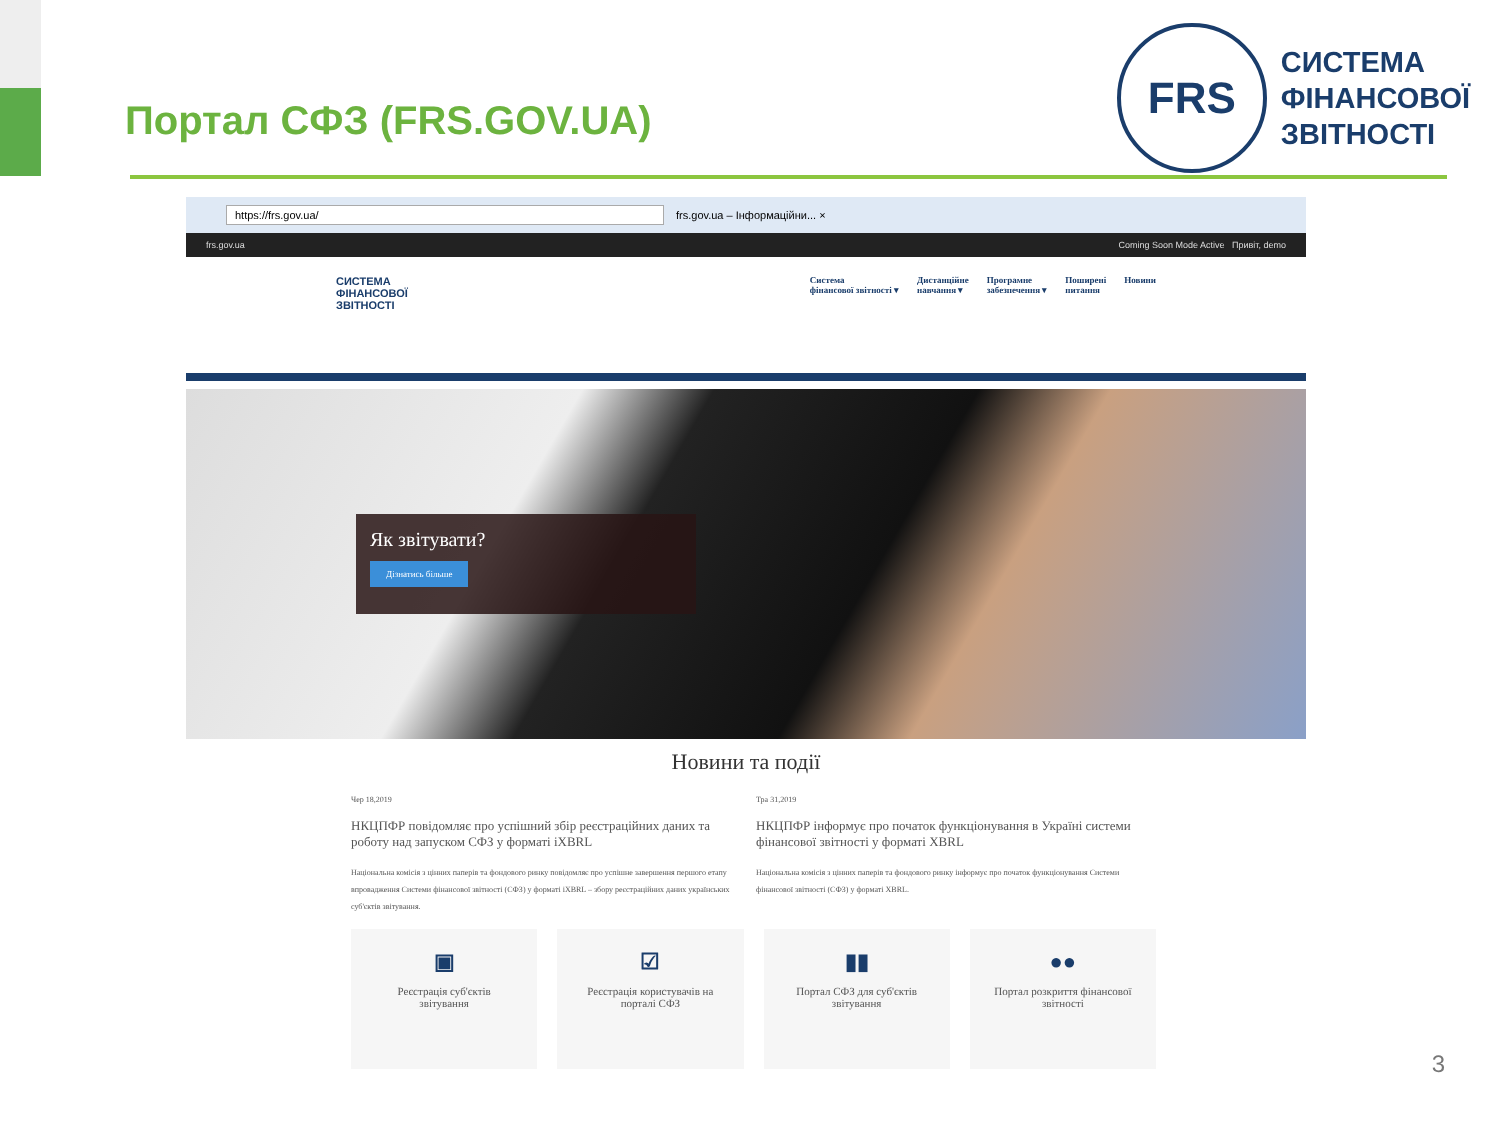Портал СФЗ (FRS.GOV.UA)
FRS
СИСТЕМА
ФІНАНСОВОЇ
ЗВІТНОСТІ
https://frs.gov.ua/ frs.gov.ua – Інформаційни... ×
frs.gov.ua Coming Soon Mode Active Привіт, demo
СИСТЕМА
ФІНАНСОВОЇ
ЗВІТНОСТІ
Система
фінансової звітності ▾ Дистанційне
навчання ▾ Програмне
забезпечення ▾ Поширені
питання Новини
Як звітувати?
Дізнатись більше
Новини та події
Чер 18,2019
НКЦПФР повідомляє про успішний збір реєстраційних даних та роботу над запуском СФЗ у форматі iXBRL
Національна комісія з цінних паперів та фондового ринку повідомляє про успішне завершення першого етапу впровадження Системи фінансової звітності (СФЗ) у форматі iXBRL – збору реєстраційних даних українських суб'єктів звітування.
Тра 31,2019
НКЦПФР інформує про початок функціонування в Україні системи фінансової звітності у форматі XBRL
Національна комісія з цінних паперів та фондового ринку інформує про початок функціонування Системи фінансової звітності (СФЗ) у форматі XBRL.
▣
Реєстрація суб'єктів
звітування
☑
Реєстрація користувачів на
порталі СФЗ
▮▮
Портал СФЗ для суб'єктів
звітування
●●
Портал розкриття фінансової
звітності
3